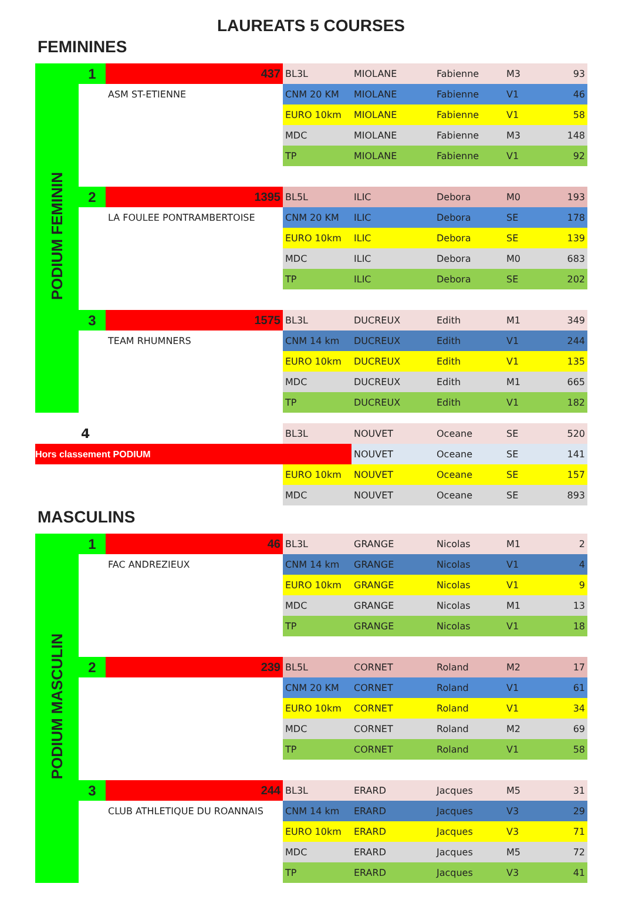LAUREATS 5 COURSES
FEMININES
| PODIUM FEMININ | 1 | 437 | BL3L | MIOLANE | Fabienne | M3 | 93 |
| | | ASM ST-ETIENNE | CNM 20 KM | MIOLANE | Fabienne | V1 | 46 |
| | | | EURO 10km | MIOLANE | Fabienne | V1 | 58 |
| | | | MDC | MIOLANE | Fabienne | M3 | 148 |
| | | | TP | MIOLANE | Fabienne | V1 | 92 |
| | 2 | 1395 | BL5L | ILIC | Debora | M0 | 193 |
| | | LA FOULEE PONTRAMBERTOISE | CNM 20 KM | ILIC | Debora | SE | 178 |
| | | | EURO 10km | ILIC | Debora | SE | 139 |
| | | | MDC | ILIC | Debora | M0 | 683 |
| | | | TP | ILIC | Debora | SE | 202 |
| | 3 | 1575 | BL3L | DUCREUX | Edith | M1 | 349 |
| | | TEAM RHUMNERS | CNM 14 km | DUCREUX | Edith | V1 | 244 |
| | | | EURO 10km | DUCREUX | Edith | V1 | 135 |
| | | | MDC | DUCREUX | Edith | M1 | 665 |
| | | | TP | DUCREUX | Edith | V1 | 182 |
| | 4 | | BL3L | NOUVET | Oceane | SE | 520 |
| Hors classement PODIUM | | | | NOUVET | Oceane | SE | 141 |
| | | | EURO 10km | NOUVET | Oceane | SE | 157 |
| | | | MDC | NOUVET | Oceane | SE | 893 |
MASCULINS
| PODIUM MASCULIN | 1 | 46 | BL3L | GRANGE | Nicolas | M1 | 2 |
| | | FAC ANDREZIEUX | CNM 14 km | GRANGE | Nicolas | V1 | 4 |
| | | | EURO 10km | GRANGE | Nicolas | V1 | 9 |
| | | | MDC | GRANGE | Nicolas | M1 | 13 |
| | | | TP | GRANGE | Nicolas | V1 | 18 |
| | 2 | 239 | BL5L | CORNET | Roland | M2 | 17 |
| | | | CNM 20 KM | CORNET | Roland | V1 | 61 |
| | | | EURO 10km | CORNET | Roland | V1 | 34 |
| | | | MDC | CORNET | Roland | M2 | 69 |
| | | | TP | CORNET | Roland | V1 | 58 |
| | 3 | 244 | BL3L | ERARD | Jacques | M5 | 31 |
| | | CLUB ATHLETIQUE DU ROANNAIS | CNM 14 km | ERARD | Jacques | V3 | 29 |
| | | | EURO 10km | ERARD | Jacques | V3 | 71 |
| | | | MDC | ERARD | Jacques | M5 | 72 |
| | | | TP | ERARD | Jacques | V3 | 41 |